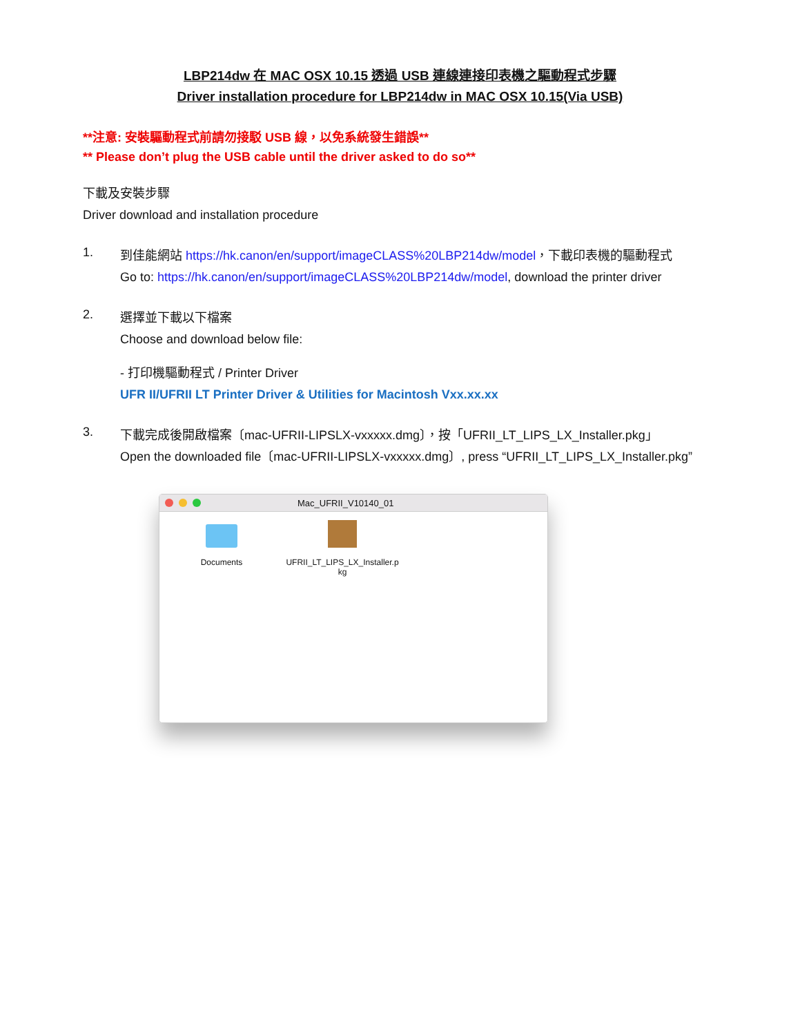LBP214dw 在 MAC OSX 10.15 透過 USB 連線連接印表機之驅動程式步驟
Driver installation procedure for LBP214dw in MAC OSX 10.15(Via USB)
**注意: 安裝驅動程式前請勿接駁 USB 線，以免系統發生錯誤**
** Please don’t plug the USB cable until the driver asked to do so**
下載及安裝步驟
Driver download and installation procedure
1.
到佳能網站 https://hk.canon/en/support/imageCLASS%20LBP214dw/model，下載印表機的驅動程式
Go to: https://hk.canon/en/support/imageCLASS%20LBP214dw/model, download the printer driver
2.
選擇並下載以下檔案
Choose and download below file:
- 打印機驅動程式 / Printer Driver
UFR II/UFRII LT Printer Driver & Utilities for Macintosh Vxx.xx.xx
3.
下載完成後開啟檔案〔mac-UFRII-LIPSLX-vxxxxx.dmg〕，按「UFRII_LT_LIPS_LX_Installer.pkg」
Open the downloaded file〔mac-UFRII-LIPSLX-vxxxxx.dmg〕, press “UFRII_LT_LIPS_LX_Installer.pkg”
Mac_UFRII_V10140_01
Documents UFRII_LT_LIPS_LX_Installer.p
kg